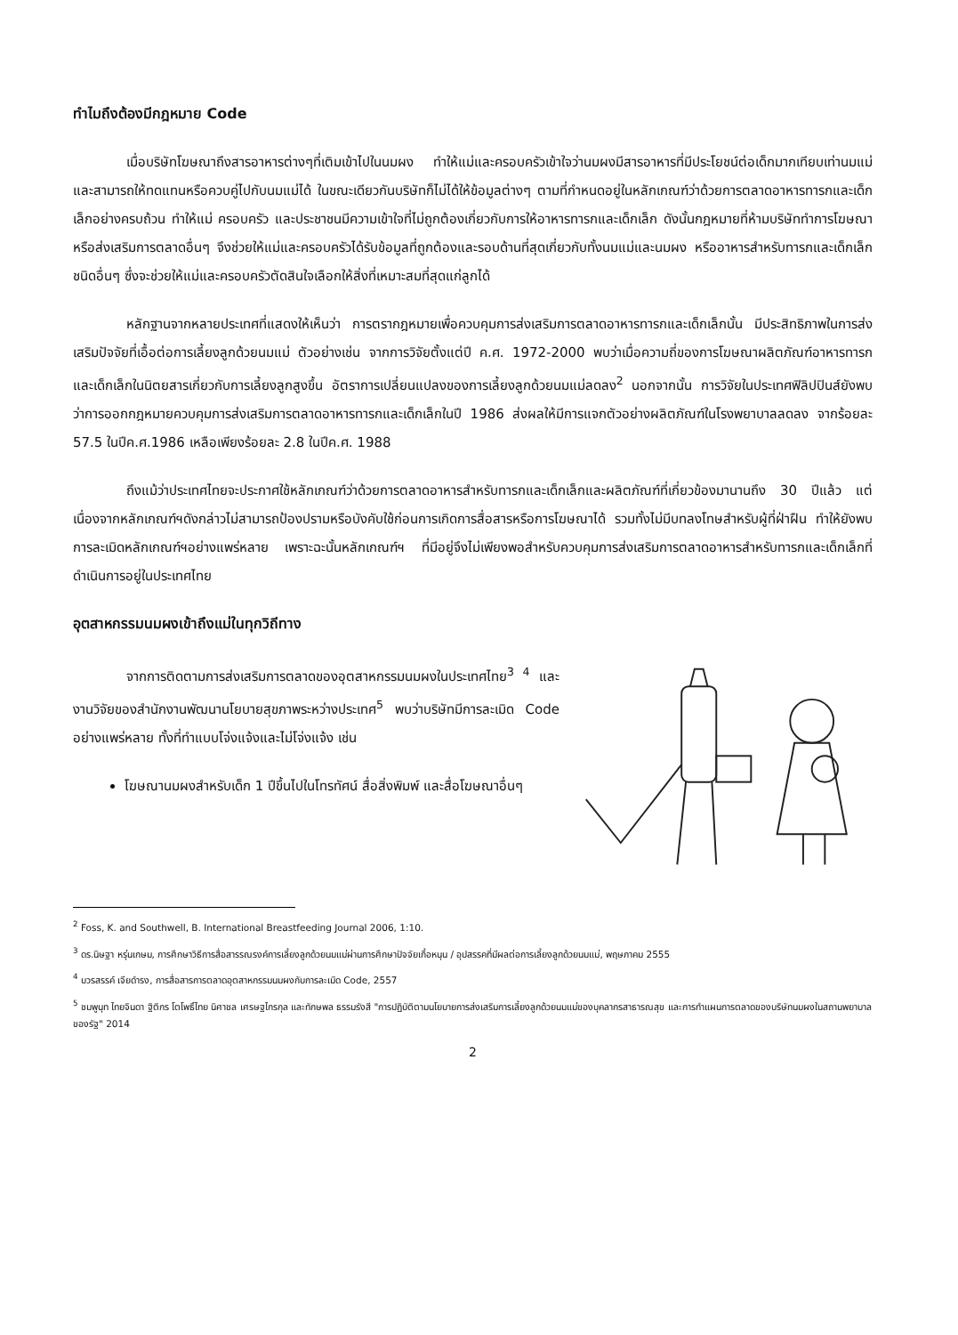ทำไมถึงต้องมีกฎหมาย Code
เมื่อบริษัทโฆษณาถึงสารอาหารต่างๆที่เติมเข้าไปในนมผง ทำให้แม่และครอบครัวเข้าใจว่านมผงมีสารอาหารที่มีประโยชน์ต่อเด็กมากเทียบเท่านมแม่ และสามารถให้ทดแทนหรือควบคู่ไปกับนมแม่ได้ ในขณะเดียวกันบริษัทก็ไม่ได้ให้ข้อมูลต่างๆ ตามที่กำหนดอยู่ในหลักเกณฑ์ว่าด้วยการตลาดอาหารทารกและเด็กเล็กอย่างครบถ้วน ทำให้แม่ ครอบครัว และประชาชนมีความเข้าใจที่ไม่ถูกต้องเกี่ยวกับการให้อาหารทารกและเด็กเล็ก ดังนั้นกฎหมายที่ห้ามบริษัททำการโฆษณาหรือส่งเสริมการตลาดอื่นๆ จึงช่วยให้แม่และครอบครัวได้รับข้อมูลที่ถูกต้องและรอบด้านที่สุดเกี่ยวกับทั้งนมแม่และนมผง หรืออาหารสำหรับทารกและเด็กเล็กชนิดอื่นๆ ซึ่งจะช่วยให้แม่และครอบครัวตัดสินใจเลือกให้สิ่งที่เหมาะสมที่สุดแก่ลูกได้
หลักฐานจากหลายประเทศที่แสดงให้เห็นว่า การตรากฎหมายเพื่อควบคุมการส่งเสริมการตลาดอาหารทารกและเด็กเล็กนั้น มีประสิทธิภาพในการส่งเสริมปัจจัยที่เอื้อต่อการเลี้ยงลูกด้วยนมแม่ ตัวอย่างเช่น จากการวิจัยตั้งแต่ปี ค.ศ. 1972-2000 พบว่าเมื่อความถี่ของการโฆษณาผลิตภัณฑ์อาหารทารกและเด็กเล็กในนิตยสารเกี่ยวกับการเลี้ยงลูกสูงขึ้น อัตราการเปลี่ยนแปลงของการเลี้ยงลูกด้วยนมแม่ลดลง<sup>2</sup> นอกจากนั้น การวิจัยในประเทศฟิลิปปินส์ยังพบว่าการออกกฎหมายควบคุมการส่งเสริมการตลาดอาหารทารกและเด็กเล็กในปี 1986 ส่งผลให้มีการแจกตัวอย่างผลิตภัณฑ์ในโรงพยาบาลลดลง จากร้อยละ 57.5 ในปีค.ศ.1986 เหลือเพียงร้อยละ 2.8 ในปีค.ศ. 1988
ถึงแม้ว่าประเทศไทยจะประกาศใช้หลักเกณฑ์ว่าด้วยการตลาดอาหารสำหรับทารกและเด็กเล็กและผลิตภัณฑ์ที่เกี่ยวข้องมานานถึง 30 ปีแล้ว แต่เนื่องจากหลักเกณฑ์ฯดังกล่าวไม่สามารถป้องปรามหรือบังคับใช้ก่อนการเกิดการสื่อสารหรือการโฆษณาได้ รวมทั้งไม่มีบทลงโทษสำหรับผู้ที่ฝ่าฝืน ทำให้ยังพบการละเมิดหลักเกณฑ์ฯอย่างแพร่หลาย เพราะฉะนั้นหลักเกณฑ์ฯ ที่มีอยู่จึงไม่เพียงพอสำหรับควบคุมการส่งเสริมการตลาดอาหารสำหรับทารกและเด็กเล็กที่ดำเนินการอยู่ในประเทศไทย
อุตสาหกรรมนมผงเข้าถึงแม่ในทุกวิถีทาง
จากการติดตามการส่งเสริมการตลาดของอุตสาหกรรมนมผงในประเทศไทย<sup>3 4</sup> และงานวิจัยของสำนักงานพัฒนานโยบายสุขภาพระหว่างประเทศ<sup>5</sup> พบว่าบริษัทมีการละเมิด Code อย่างแพร่หลาย ทั้งที่ทำแบบโจ่งแจ้งและไม่โจ่งแจ้ง เช่น
โฆษณานมผงสำหรับเด็ก 1 ปีขึ้นไปในโทรทัศน์ สื่อสิ่งพิมพ์ และสื่อโฆษณาอื่นๆ
<sup>2</sup> Foss, K. and Southwell, B. International Breastfeeding Journal 2006, 1:10.
<sup>3</sup> ดร.นิษฐา หรุ่นเกษม, การศึกษาวิธีการสื่อสารรณรงค์การเลี้ยงลูกด้วยนมแม่ผ่านการศึกษาปัจจัยเกื้อหนุน / อุปสรรคที่มีผลต่อการเลี้ยงลูกด้วยนมแม่, พฤษภาคม 2555
<sup>4</sup> บวรสรรค์ เจียดำรง, การสื่อสารการตลาดอุตสาหกรรมนมผงกับการละเมิด Code, 2557
<sup>5</sup> ชมพูนุท ไทยจินดา ฐิติกร โตโพธิ์ไทย นิศาชล เศรษฐไกรกุล และทักษพล ธรรมรังสี "การปฏิบัติตามนโยบายการส่งเสริมการเลี้ยงลูกด้วยนมแม่ของบุคลากรสาธารณสุข และการทำแผนการตลาดของบริษัทนมผงในสถานพยาบาลของรัฐ" 2014
2